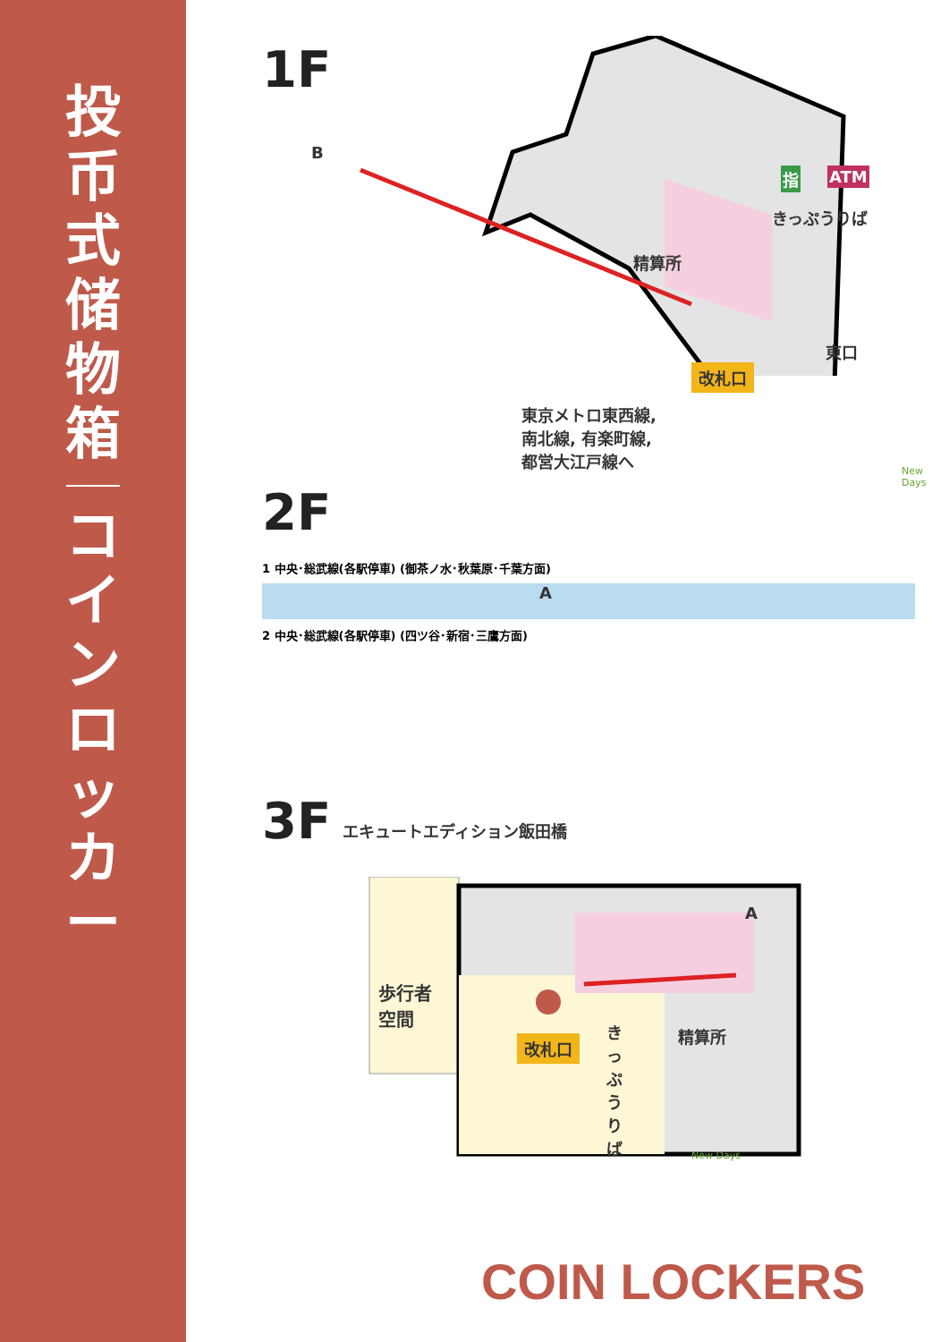投
币
式
储
物
箱
コ
イ
ン
ロ
ッ
カ
ー
1F
きっぷうりば
精算所
東口
改札口
指 ATM
東京メトロ東西線,
南北線, 有楽町線,
都営大江戸線へ
B
New Days
2F
1 中央･総武線(各駅停車) (御茶ノ水･秋葉原･千葉方面)
A
2 中央･総武線(各駅停車) (四ツ谷･新宿･三鷹方面)
3F
エキュートエディション飯田橋
歩行者
空間
改札口 精算所
きっぷうりば
A
New Days
COIN LOCKERS